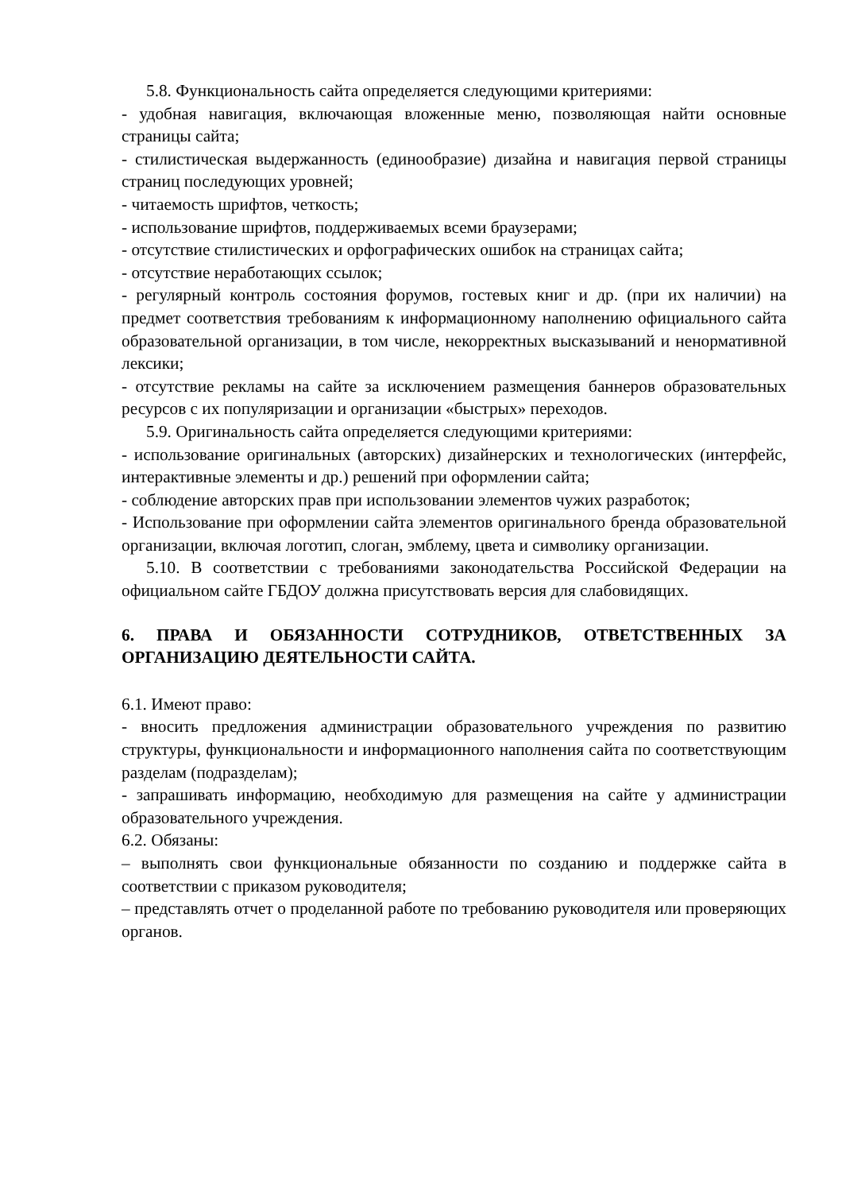5.8. Функциональность сайта определяется следующими критериями:
- удобная навигация, включающая вложенные меню, позволяющая найти основные страницы сайта;
- стилистическая выдержанность (единообразие) дизайна и навигация первой страницы страниц последующих уровней;
- читаемость шрифтов, четкость;
- использование шрифтов, поддерживаемых всеми браузерами;
- отсутствие стилистических и орфографических ошибок на страницах сайта;
- отсутствие неработающих ссылок;
- регулярный контроль состояния форумов, гостевых книг и др. (при их наличии) на предмет соответствия требованиям к информационному наполнению официального сайта образовательной организации, в том числе, некорректных высказываний и ненормативной лексики;
- отсутствие рекламы на сайте за исключением размещения баннеров образовательных ресурсов с их популяризации и организации «быстрых» переходов.
5.9. Оригинальность сайта определяется следующими критериями:
- использование оригинальных (авторских) дизайнерских и технологических (интерфейс, интерактивные элементы и др.) решений при оформлении сайта;
- соблюдение авторских прав при использовании элементов чужих разработок;
- Использование при оформлении сайта элементов оригинального бренда образовательной организации, включая логотип, слоган, эмблему, цвета и символику организации.
5.10. В соответствии с требованиями законодательства Российской Федерации на официальном сайте ГБДОУ должна присутствовать версия для слабовидящих.
6. ПРАВА И ОБЯЗАННОСТИ СОТРУДНИКОВ, ОТВЕТСТВЕННЫХ ЗА ОРГАНИЗАЦИЮ ДЕЯТЕЛЬНОСТИ САЙТА.
6.1. Имеют право:
- вносить предложения администрации образовательного учреждения по развитию структуры, функциональности и информационного наполнения сайта по соответствующим разделам (подразделам);
- запрашивать информацию, необходимую для размещения на сайте у администрации образовательного учреждения.
6.2. Обязаны:
– выполнять свои функциональные обязанности по созданию и поддержке сайта в соответствии с приказом руководителя;
– представлять отчет о проделанной работе по требованию руководителя или проверяющих органов.